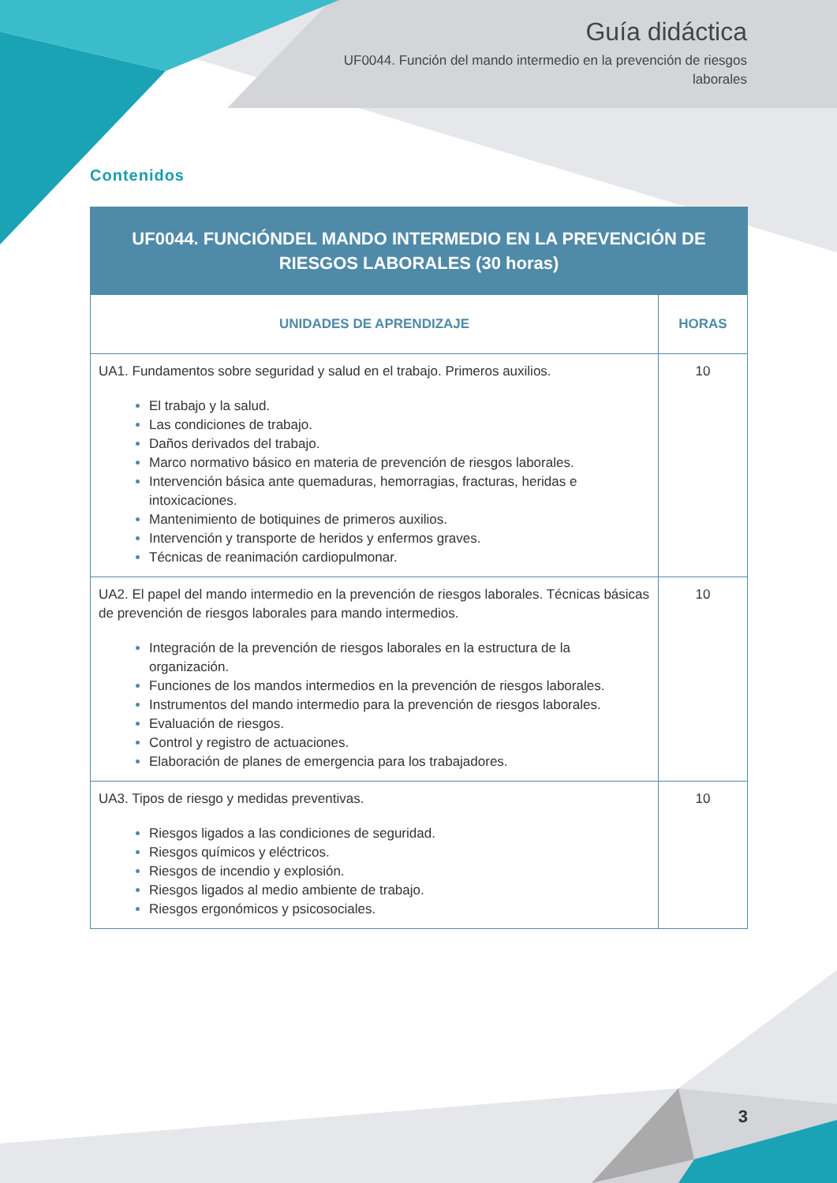Guía didáctica
UF0044. Función del mando intermedio en la prevención de riesgos laborales
Contenidos
| UF0044. FUNCIÓNDEL MANDO INTERMEDIO EN LA PREVENCIÓN DE RIESGOS LABORALES (30 horas) | |
| --- | --- |
| UNIDADES DE APRENDIZAJE | HORAS |
| UA1. Fundamentos sobre seguridad y salud en el trabajo. Primeros auxilios. El trabajo y la salud. Las condiciones de trabajo. Daños derivados del trabajo. Marco normativo básico en materia de prevención de riesgos laborales. Intervención básica ante quemaduras, hemorragias, fracturas, heridas e intoxicaciones. Mantenimiento de botiquines de primeros auxilios. Intervención y transporte de heridos y enfermos graves. Técnicas de reanimación cardiopulmonar. | 10 |
| UA2. El papel del mando intermedio en la prevención de riesgos laborales. Técnicas básicas de prevención de riesgos laborales para mando intermedios. Integración de la prevención de riesgos laborales en la estructura de la organización. Funciones de los mandos intermedios en la prevención de riesgos laborales. Instrumentos del mando intermedio para la prevención de riesgos laborales. Evaluación de riesgos. Control y registro de actuaciones. Elaboración de planes de emergencia para los trabajadores. | 10 |
| UA3. Tipos de riesgo y medidas preventivas. Riesgos ligados a las condiciones de seguridad. Riesgos químicos y eléctricos. Riesgos de incendio y explosión. Riesgos ligados al medio ambiente de trabajo. Riesgos ergonómicos y psicosociales. | 10 |
3